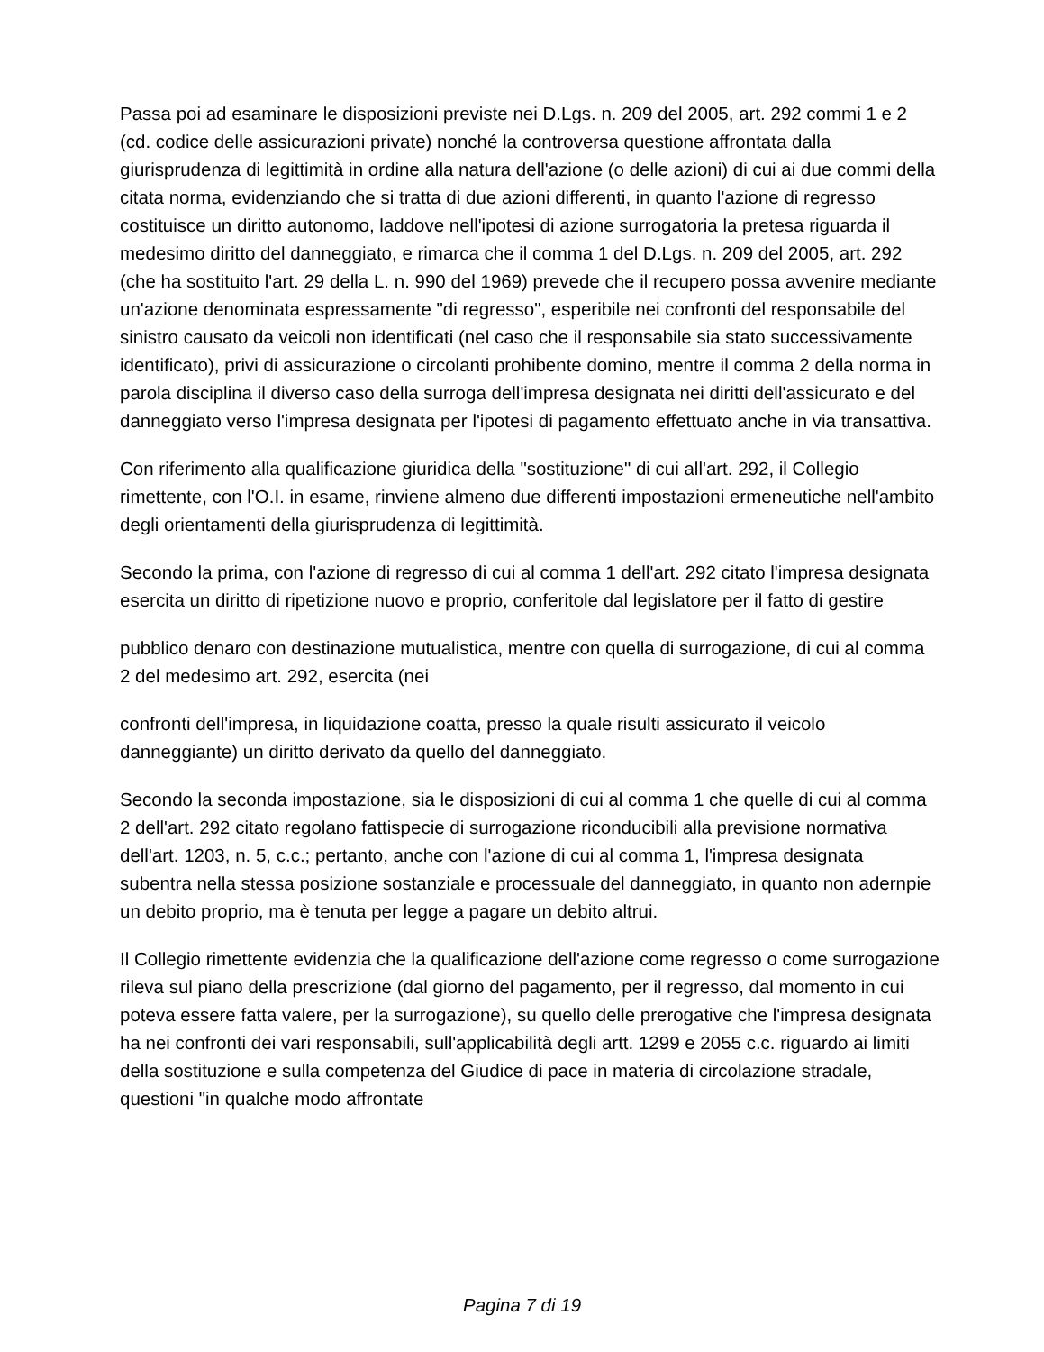Passa poi ad esaminare le disposizioni previste nei D.Lgs. n. 209 del 2005, art. 292 commi 1 e 2 (cd. codice delle assicurazioni private) nonché la controversa questione affrontata dalla giurisprudenza di legittimità in ordine alla natura dell'azione (o delle azioni) di cui ai due commi della citata norma, evidenziando che si tratta di due azioni differenti, in quanto l'azione di regresso costituisce un diritto autonomo, laddove nell'ipotesi di azione surrogatoria la pretesa riguarda il medesimo diritto del danneggiato, e rimarca che il comma 1 del D.Lgs. n. 209 del 2005, art. 292 (che ha sostituito l'art. 29 della L. n. 990 del 1969) prevede che il recupero possa avvenire mediante un'azione denominata espressamente "di regresso", esperibile nei confronti del responsabile del sinistro causato da veicoli non identificati (nel caso che il responsabile sia stato successivamente identificato), privi di assicurazione o circolanti prohibente domino, mentre il comma 2 della norma in parola disciplina il diverso caso della surroga dell'impresa designata nei diritti dell'assicurato e del danneggiato verso l'impresa designata per l'ipotesi di pagamento effettuato anche in via transattiva.
Con riferimento alla qualificazione giuridica della "sostituzione" di cui all'art. 292, il Collegio rimettente, con l'O.I. in esame, rinviene almeno due differenti impostazioni ermeneutiche nell'ambito degli orientamenti della giurisprudenza di legittimità.
Secondo la prima, con l'azione di regresso di cui al comma 1 dell'art. 292 citato l'impresa designata esercita un diritto di ripetizione nuovo e proprio, conferitole dal legislatore per il fatto di gestire
pubblico denaro con destinazione mutualistica, mentre con quella di surrogazione, di cui al comma 2 del medesimo art. 292, esercita (nei
confronti dell'impresa, in liquidazione coatta, presso la quale risulti assicurato il veicolo danneggiante) un diritto derivato da quello del danneggiato.
Secondo la seconda impostazione, sia le disposizioni di cui al comma 1 che quelle di cui al comma 2 dell'art. 292 citato regolano fattispecie di surrogazione riconducibili alla previsione normativa dell'art. 1203, n. 5, c.c.; pertanto, anche con l'azione di cui al comma 1, l'impresa designata subentra nella stessa posizione sostanziale e processuale del danneggiato, in quanto non adernpie un debito proprio, ma è tenuta per legge a pagare un debito altrui.
Il Collegio rimettente evidenzia che la qualificazione dell'azione come regresso o come surrogazione rileva sul piano della prescrizione (dal giorno del pagamento, per il regresso, dal momento in cui poteva essere fatta valere, per la surrogazione), su quello delle prerogative che l'impresa designata ha nei confronti dei vari responsabili, sull'applicabilità degli artt. 1299 e 2055 c.c. riguardo ai limiti della sostituzione e sulla competenza del Giudice di pace in materia di circolazione stradale, questioni "in qualche modo affrontate
Pagina 7 di 19